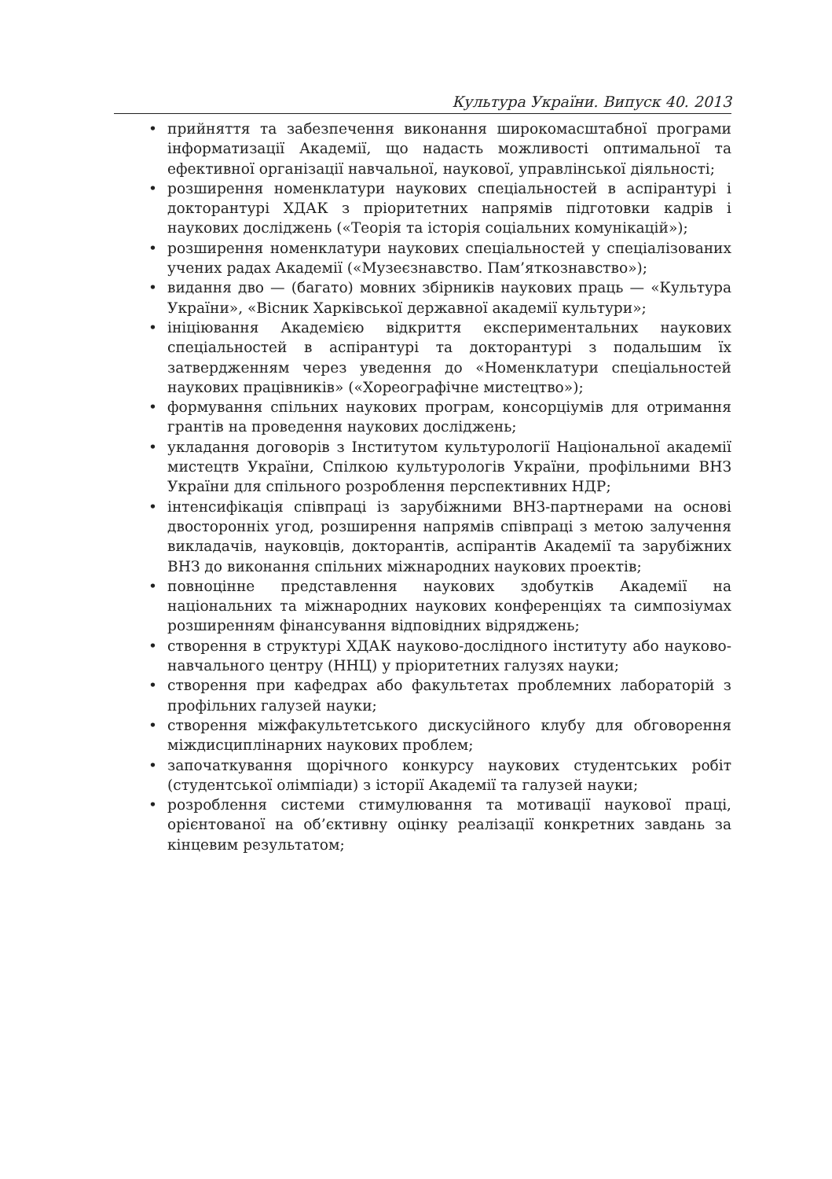Культура України. Випуск 40. 2013
• прийняття та забезпечення виконання широкомасштабної програми інформатизації Академії, що надасть можливості оптимальної та ефективної організації навчальної, наукової, управлінської діяльності;
• розширення номенклатури наукових спеціальностей в аспірантурі і докторантурі ХДАК з пріоритетних напрямів підготовки кадрів і наукових досліджень («Теорія та історія соціальних комунікацій»);
• розширення номенклатури наукових спеціальностей у спеціалізованих учених радах Академії («Музеєзнавство. Пам’яткознавство»);
• видання дво — (багато) мовних збірників наукових праць — «Культура України», «Вісник Харківської державної академії культури»;
• ініціювання Академією відкриття експериментальних наукових спеціальностей в аспірантурі та докторантурі з подальшим їх затвердженням через уведення до «Номенклатури спеціальностей наукових працівників» («Хореографічне мистецтво»);
• формування спільних наукових програм, консорціумів для отримання грантів на проведення наукових досліджень;
• укладання договорів з Інститутом культурології Національної академії мистецтв України, Спілкою культурологів України, профільними ВНЗ України для спільного розроблення перспективних НДР;
• інтенсифікація співпраці із зарубіжними ВНЗ-партнерами на основі двосторонніх угод, розширення напрямів співпраці з метою залучення викладачів, науковців, докторантів, аспірантів Академії та зарубіжних ВНЗ до виконання спільних міжнародних наукових проектів;
• повноцінне представлення наукових здобутків Академії на національних та міжнародних наукових конференціях та симпозіумах розширенням фінансування відповідних відряджень;
• створення в структурі ХДАК науково-дослідного інституту або науково-навчального центру (ННЦ) у пріоритетних галузях науки;
• створення при кафедрах або факультетах проблемних лабораторій з профільних галузей науки;
• створення міжфакультетського дискусійного клубу для обговорення міждисциплінарних наукових проблем;
• започаткування щорічного конкурсу наукових студентських робіт (студентської олімпіади) з історії Академії та галузей науки;
• розроблення системи стимулювання та мотивації наукової праці, орієнтованої на об’єктивну оцінку реалізації конкретних завдань за кінцевим результатом;